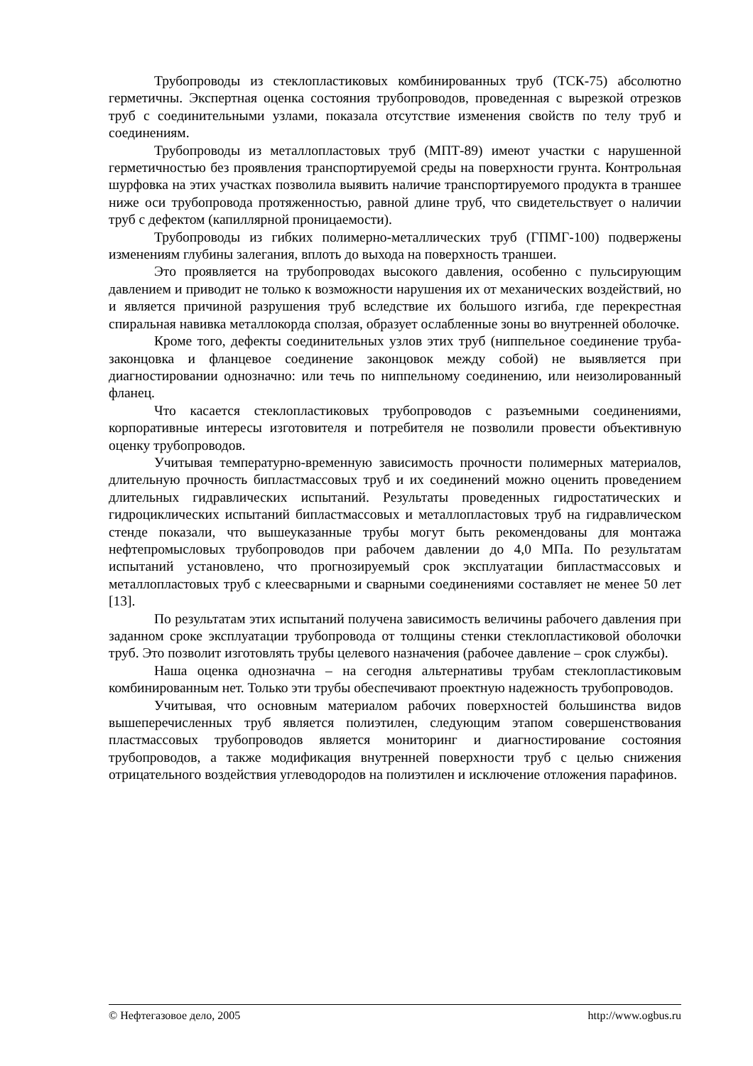Трубопроводы из стеклопластиковых комбинированных труб (ТСК-75) абсолютно герметичны. Экспертная оценка состояния трубопроводов, проведенная с вырезкой отрезков труб с соединительными узлами, показала отсутствие изменения свойств по телу труб и соединениям.
Трубопроводы из металлопластовых труб (МПТ-89) имеют участки с нарушенной герметичностью без проявления транспортируемой среды на поверхности грунта. Контрольная шурфовка на этих участках позволила выявить наличие транспортируемого продукта в траншее ниже оси трубопровода протяженностью, равной длине труб, что свидетельствует о наличии труб с дефектом (капиллярной проницаемости).
Трубопроводы из гибких полимерно-металлических труб (ГПМГ-100) подвержены изменениям глубины залегания, вплоть до выхода на поверхность траншеи.
Это проявляется на трубопроводах высокого давления, особенно с пульсирующим давлением и приводит не только к возможности нарушения их от механических воздействий, но и является причиной разрушения труб вследствие их большого изгиба, где перекрестная спиральная навивка металлокорда сползая, образует ослабленные зоны во внутренней оболочке.
Кроме того, дефекты соединительных узлов этих труб (ниппельное соединение труба-законцовка и фланцевое соединение законцовок между собой) не выявляется при диагностировании однозначно: или течь по ниппельному соединению, или неизолированный фланец.
Что касается стеклопластиковых трубопроводов с разъемными соединениями, корпоративные интересы изготовителя и потребителя не позволили провести объективную оценку трубопроводов.
Учитывая температурно-временную зависимость прочности полимерных материалов, длительную прочность бипластмассовых труб и их соединений можно оценить проведением длительных гидравлических испытаний. Результаты проведенных гидростатических и гидроциклических испытаний бипластмассовых и металлопластовых труб на гидравлическом стенде показали, что вышеуказанные трубы могут быть рекомендованы для монтажа нефтепромысловых трубопроводов при рабочем давлении до 4,0 МПа. По результатам испытаний установлено, что прогнозируемый срок эксплуатации бипластмассовых и металлопластовых труб с клеесварными и сварными соединениями составляет не менее 50 лет [13].
По результатам этих испытаний получена зависимость величины рабочего давления при заданном сроке эксплуатации трубопровода от толщины стенки стеклопластиковой оболочки труб. Это позволит изготовлять трубы целевого назначения (рабочее давление – срок службы).
Наша оценка однозначна – на сегодня альтернативы трубам стеклопластиковым комбинированным нет. Только эти трубы обеспечивают проектную надежность трубопроводов.
Учитывая, что основным материалом рабочих поверхностей большинства видов вышеперечисленных труб является полиэтилен, следующим этапом совершенствования пластмассовых трубопроводов является мониторинг и диагностирование состояния трубопроводов, а также модификация внутренней поверхности труб с целью снижения отрицательного воздействия углеводородов на полиэтилен и исключение отложения парафинов.
© Нефтегазовое дело, 2005 http://www.ogbus.ru